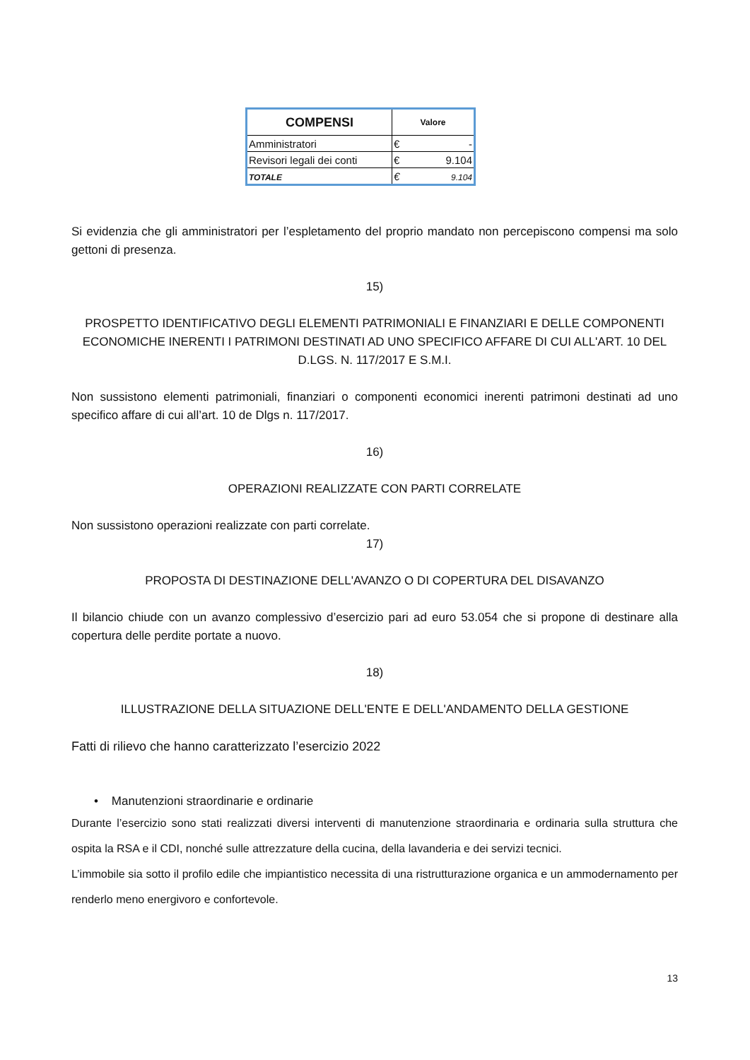| COMPENSI | Valore | |
| --- | --- | --- |
| Amministratori | € | - |
| Revisori legali dei conti | € | 9.104 |
| TOTALE | € | 9.104 |
Si evidenzia che gli amministratori per l’espletamento del proprio mandato non percepiscono compensi ma solo gettoni di presenza.
15)
PROSPETTO IDENTIFICATIVO DEGLI ELEMENTI PATRIMONIALI E FINANZIARI E DELLE COMPONENTI ECONOMICHE INERENTI I PATRIMONI DESTINATI AD UNO SPECIFICO AFFARE DI CUI ALL'ART. 10 DEL D.LGS. N. 117/2017 E S.M.I.
Non sussistono elementi patrimoniali, finanziari o componenti economici inerenti patrimoni destinati ad uno specifico affare di cui all’art. 10 de Dlgs n. 117/2017.
16)
OPERAZIONI REALIZZATE CON PARTI CORRELATE
Non sussistono operazioni realizzate con parti correlate.
17)
PROPOSTA DI DESTINAZIONE DELL'AVANZO O DI COPERTURA DEL DISAVANZO
Il bilancio chiude con un avanzo complessivo d’esercizio pari ad euro 53.054 che si propone di destinare alla copertura delle perdite portate a nuovo.
18)
ILLUSTRAZIONE DELLA SITUAZIONE DELL'ENTE E DELL'ANDAMENTO DELLA GESTIONE
Fatti di rilievo che hanno caratterizzato l’esercizio 2022
• Manutenzioni straordinarie e ordinarie
Durante l’esercizio sono stati realizzati diversi interventi di manutenzione straordinaria e ordinaria sulla struttura che ospita la RSA e il CDI, nonché sulle attrezzature della cucina, della lavanderia e dei servizi tecnici.
L’immobile sia sotto il profilo edile che impiantistico necessita di una ristrutturazione organica e un ammodernamento per renderlo meno energivoro e confortevole.
13